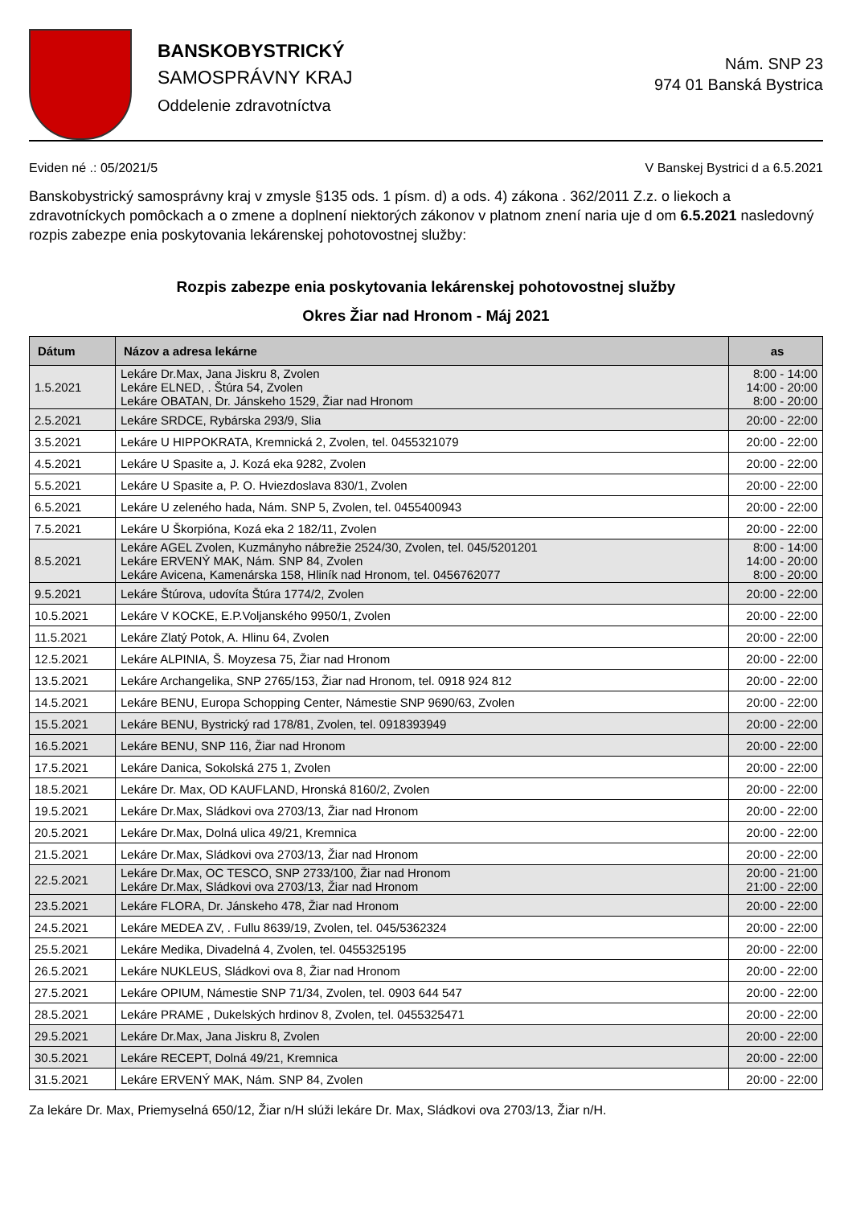BANSKOBYSTRICKÝ
SAMOSPRÁVNY KRAJ
Oddelenie zdravotníctva
Nám. SNP 23
974 01 Banská Bystrica
Eviden né .: 05/2021/5 V Banskej Bystrici d a 6.5.2021
Banskobystrický samosprávny kraj v zmysle §135 ods. 1 písm. d) a ods. 4) zákona . 362/2011 Z.z. o liekoch a zdravotníckych pomôckach a o zmene a doplnení niektorých zákonov v platnom znení naria uje d om 6.5.2021 nasledovný rozpis zabezpe enia poskytovania lekárenskej pohotovostnej služby:
Rozpis zabezpe enia poskytovania lekárenskej pohotovostnej služby
Okres Žiar nad Hronom - Máj 2021
| Dátum | Názov a adresa lekárne | as |
| --- | --- | --- |
| 1.5.2021 | Lekáre Dr.Max, Jana Jiskru 8, Zvolen Lekáre ELNED, . Štúra 54, Zvolen Lekáre OBATAN, Dr. Jánskeho 1529, Žiar nad Hronom | 8:00 - 14:00 14:00 - 20:00 8:00 - 20:00 |
| 2.5.2021 | Lekáre SRDCE, Rybárska 293/9, Slia | 20:00 - 22:00 |
| 3.5.2021 | Lekáre U HIPPOKRATA, Kremnická 2, Zvolen, tel. 0455321079 | 20:00 - 22:00 |
| 4.5.2021 | Lekáre U Spasite a, J. Kozá eka 9282, Zvolen | 20:00 - 22:00 |
| 5.5.2021 | Lekáre U Spasite a, P. O. Hviezdoslava 830/1, Zvolen | 20:00 - 22:00 |
| 6.5.2021 | Lekáre U zeleného hada, Nám. SNP 5, Zvolen, tel. 0455400943 | 20:00 - 22:00 |
| 7.5.2021 | Lekáre U Škorpióna, Kozá eka 2 182/11, Zvolen | 20:00 - 22:00 |
| 8.5.2021 | Lekáre AGEL Zvolen, Kuzmányho nábrežie 2524/30, Zvolen, tel. 045/5201201 Lekáre ERVENÝ MAK, Nám. SNP 84, Zvolen Lekáre Avicena, Kamenárska 158, Hliník nad Hronom, tel. 0456762077 | 8:00 - 14:00 14:00 - 20:00 8:00 - 20:00 |
| 9.5.2021 | Lekáre Štúrova, udovíta Štúra 1774/2, Zvolen | 20:00 - 22:00 |
| 10.5.2021 | Lekáre V KOCKE, E.P.Voljanského 9950/1, Zvolen | 20:00 - 22:00 |
| 11.5.2021 | Lekáre Zlatý Potok, A. Hlinu 64, Zvolen | 20:00 - 22:00 |
| 12.5.2021 | Lekáre ALPINIA, Š. Moyzesa 75, Žiar nad Hronom | 20:00 - 22:00 |
| 13.5.2021 | Lekáre Archangelika, SNP 2765/153, Žiar nad Hronom, tel. 0918 924 812 | 20:00 - 22:00 |
| 14.5.2021 | Lekáre BENU, Europa Schopping Center, Námestie SNP 9690/63, Zvolen | 20:00 - 22:00 |
| 15.5.2021 | Lekáre BENU, Bystrický rad 178/81, Zvolen, tel. 0918393949 | 20:00 - 22:00 |
| 16.5.2021 | Lekáre BENU, SNP 116, Žiar nad Hronom | 20:00 - 22:00 |
| 17.5.2021 | Lekáre Danica, Sokolská 275 1, Zvolen | 20:00 - 22:00 |
| 18.5.2021 | Lekáre Dr. Max, OD KAUFLAND, Hronská 8160/2, Zvolen | 20:00 - 22:00 |
| 19.5.2021 | Lekáre Dr.Max, Sládkovi ova 2703/13, Žiar nad Hronom | 20:00 - 22:00 |
| 20.5.2021 | Lekáre Dr.Max, Dolná ulica 49/21, Kremnica | 20:00 - 22:00 |
| 21.5.2021 | Lekáre Dr.Max, Sládkovi ova 2703/13, Žiar nad Hronom | 20:00 - 22:00 |
| 22.5.2021 | Lekáre Dr.Max, OC TESCO, SNP 2733/100, Žiar nad Hronom Lekáre Dr.Max, Sládkovi ova 2703/13, Žiar nad Hronom | 20:00 - 21:00 21:00 - 22:00 |
| 23.5.2021 | Lekáre FLORA, Dr. Jánskeho 478, Žiar nad Hronom | 20:00 - 22:00 |
| 24.5.2021 | Lekáre MEDEA ZV, . Fullu 8639/19, Zvolen, tel. 045/5362324 | 20:00 - 22:00 |
| 25.5.2021 | Lekáre Medika, Divadelná 4, Zvolen, tel. 0455325195 | 20:00 - 22:00 |
| 26.5.2021 | Lekáre NUKLEUS, Sládkovi ova 8, Žiar nad Hronom | 20:00 - 22:00 |
| 27.5.2021 | Lekáre OPIUM, Námestie SNP 71/34, Zvolen, tel. 0903 644 547 | 20:00 - 22:00 |
| 28.5.2021 | Lekáre PRAME , Dukelských hrdinov 8, Zvolen, tel. 0455325471 | 20:00 - 22:00 |
| 29.5.2021 | Lekáre Dr.Max, Jana Jiskru 8, Zvolen | 20:00 - 22:00 |
| 30.5.2021 | Lekáre RECEPT, Dolná 49/21, Kremnica | 20:00 - 22:00 |
| 31.5.2021 | Lekáre ERVENÝ MAK, Nám. SNP 84, Zvolen | 20:00 - 22:00 |
Za lekáre Dr. Max, Priemyselná 650/12, Žiar n/H slúži lekáre Dr. Max, Sládkovi ova 2703/13, Žiar n/H.